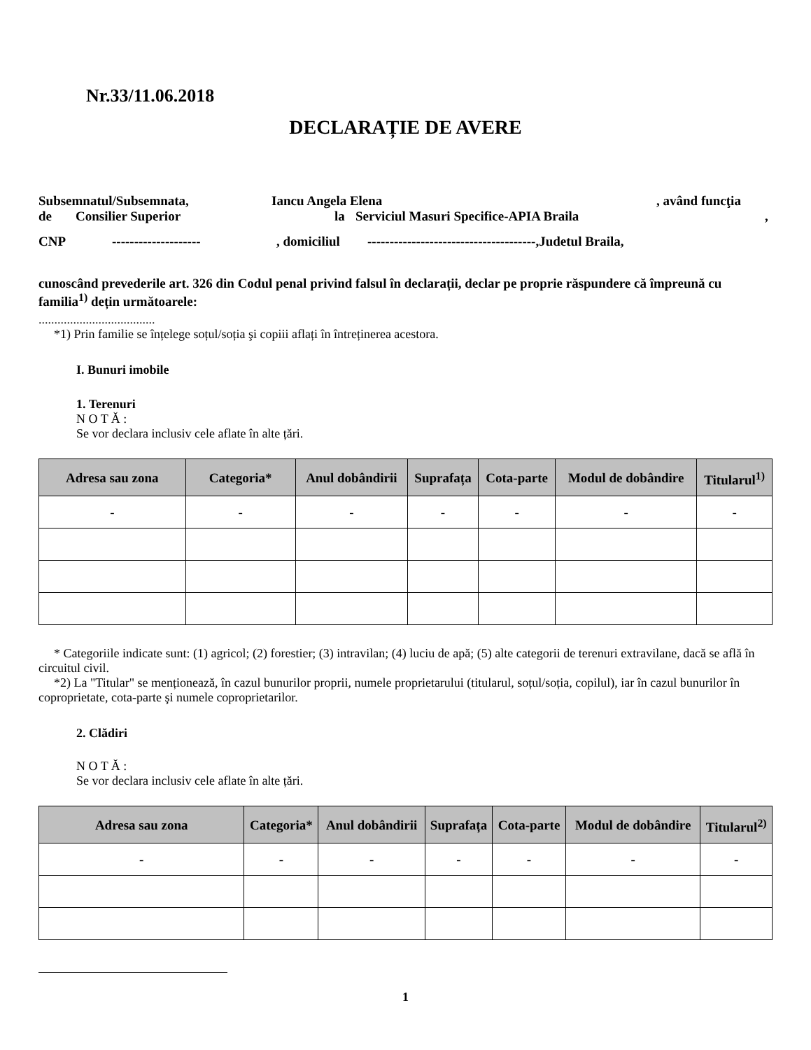Nr.33/11.06.2018
DECLARAȚIE DE AVERE
Subsemnatul/Subsemnata, Iancu Angela Elena, având funcţia
de Consilier Superior la Serviciul Masuri Specifice-APIA Braila,
CNP --------------------, domiciliul --------------------------------------,Judetul Braila,
cunoscând prevederile art. 326 din Codul penal privind falsul în declarații, declar pe proprie răspundere că împreună cu familia<sup>1)</sup> dețin următoarele:
.....................................
*1) Prin familie se înțelege soțul/soția şi copiii aflați în întreținerea acestora.
I. Bunuri imobile
1. Terenuri
N O T Ă :
Se vor declara inclusiv cele aflate în alte țări.
| Adresa sau zona | Categoria* | Anul dobândirii | Suprafața | Cota-parte | Modul de dobândire | Titularul<sup>1)</sup> |
| --- | --- | --- | --- | --- | --- | --- |
| - | - | - | - | - | - | - |
* Categoriile indicate sunt: (1) agricol; (2) forestier; (3) intravilan; (4) luciu de apă; (5) alte categorii de terenuri extravilane, dacă se află în circuitul civil.
*2) La "Titular" se menționează, în cazul bunurilor proprii, numele proprietarului (titularul, soțul/soția, copilul), iar în cazul bunurilor în coproprietate, cota-parte şi numele coproprietarilor.
2. Clădiri
N O T Ă :
Se vor declara inclusiv cele aflate în alte țări.
| Adresa sau zona | Categoria* | Anul dobândirii | Suprafața | Cota-parte | Modul de dobândire | Titularul<sup>2)</sup> |
| --- | --- | --- | --- | --- | --- | --- |
| - | - | - | - | - | - | - |
1